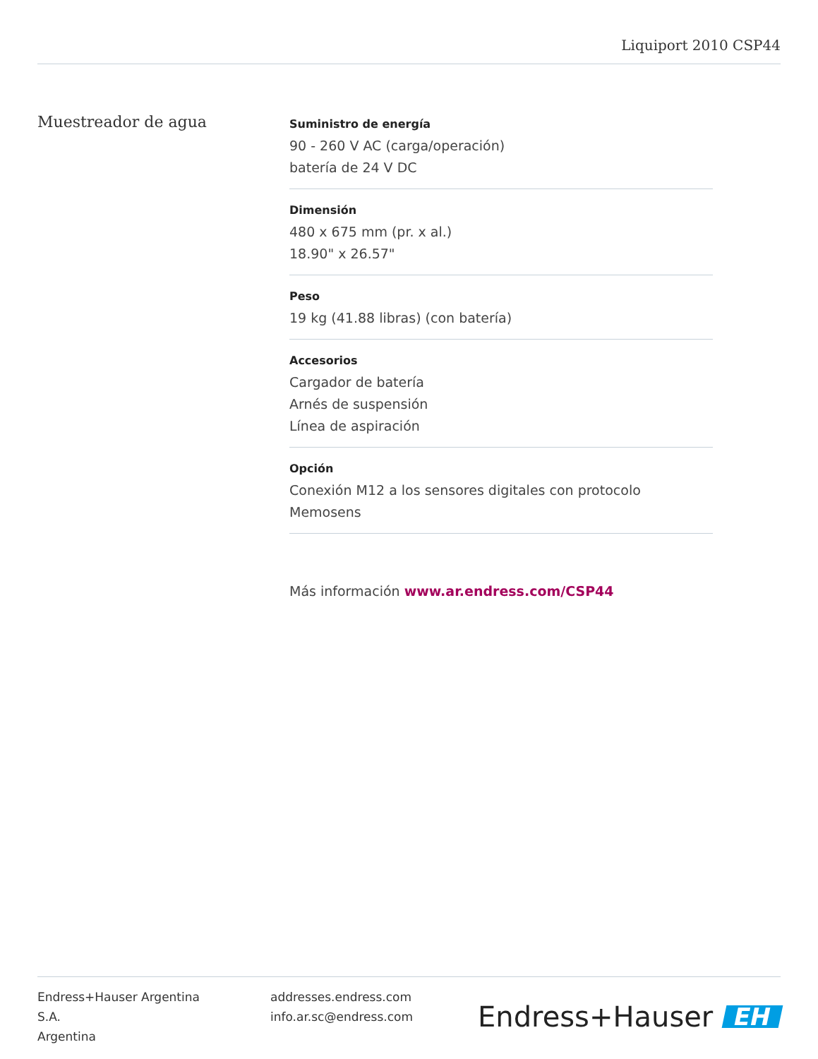Liquiport 2010 CSP44
Muestreador de agua
Suministro de energía
90 - 260 V AC (carga/operación)
batería de 24 V DC
Dimensión
480 x 675 mm (pr. x al.)
18.90" x 26.57"
Peso
19 kg (41.88 libras) (con batería)
Accesorios
Cargador de batería
Arnés de suspensión
Línea de aspiración
Opción
Conexión M12 a los sensores digitales con protocolo Memosens
Más información www.ar.endress.com/CSP44
Endress+Hauser Argentina
S.A.
Argentina
addresses.endress.com
info.ar.sc@endress.com
Endress+Hauser EH